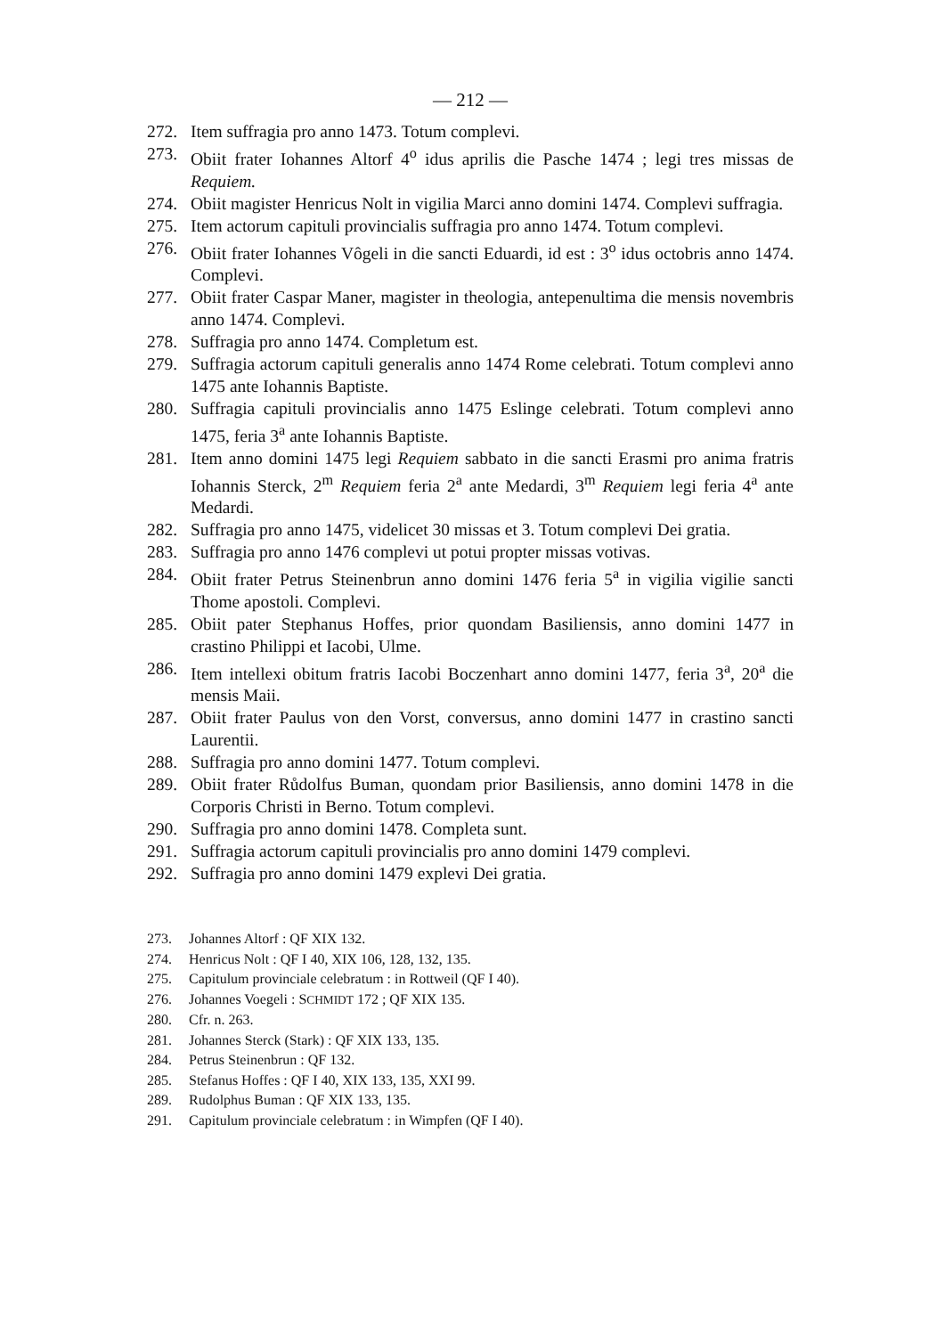— 212 —
272. Item suffragia pro anno 1473. Totum complevi.
273. Obiit frater Iohannes Altorf 4<sup>o</sup> idus aprilis die Pasche 1474 ; legi tres missas de Requiem.
274. Obiit magister Henricus Nolt in vigilia Marci anno domini 1474. Complevi suffragia.
275. Item actorum capituli provincialis suffragia pro anno 1474. Totum complevi.
276. Obiit frater Iohannes Vôgeli in die sancti Eduardi, id est : 3<sup>o</sup> idus octobris anno 1474. Complevi.
277. Obiit frater Caspar Maner, magister in theologia, antepenultima die mensis novembris anno 1474. Complevi.
278. Suffragia pro anno 1474. Completum est.
279. Suffragia actorum capituli generalis anno 1474 Rome celebrati. Totum complevi anno 1475 ante Iohannis Baptiste.
280. Suffragia capituli provincialis anno 1475 Eslinge celebrati. Totum complevi anno 1475, feria 3<sup>a</sup> ante Iohannis Baptiste.
281. Item anno domini 1475 legi Requiem sabbato in die sancti Erasmi pro anima fratris Iohannis Sterck, 2<sup>m</sup> Requiem feria 2<sup>a</sup> ante Medardi, 3<sup>m</sup> Requiem legi feria 4<sup>a</sup> ante Medardi.
282. Suffragia pro anno 1475, videlicet 30 missas et 3. Totum complevi Dei gratia.
283. Suffragia pro anno 1476 complevi ut potui propter missas votivas.
284. Obiit frater Petrus Steinenbrun anno domini 1476 feria 5<sup>a</sup> in vigilia vigilie sancti Thome apostoli. Complevi.
285. Obiit pater Stephanus Hoffes, prior quondam Basiliensis, anno domini 1477 in crastino Philippi et Iacobi, Ulme.
286. Item intellexi obitum fratris Iacobi Boczenhart anno domini 1477, feria 3<sup>a</sup>, 20<sup>a</sup> die mensis Maii.
287. Obiit frater Paulus von den Vorst, conversus, anno domini 1477 in crastino sancti Laurentii.
288. Suffragia pro anno domini 1477. Totum complevi.
289. Obiit frater Růdolfus Buman, quondam prior Basiliensis, anno domini 1478 in die Corporis Christi in Berno. Totum complevi.
290. Suffragia pro anno domini 1478. Completa sunt.
291. Suffragia actorum capituli provincialis pro anno domini 1479 complevi.
292. Suffragia pro anno domini 1479 explevi Dei gratia.
273. Johannes Altorf : QF XIX 132.
274. Henricus Nolt : QF I 40, XIX 106, 128, 132, 135.
275. Capitulum provinciale celebratum : in Rottweil (QF I 40).
276. Johannes Voegeli : SCHMIDT 172 ; QF XIX 135.
280. Cfr. n. 263.
281. Johannes Sterck (Stark) : QF XIX 133, 135.
284. Petrus Steinenbrun : QF 132.
285. Stefanus Hoffes : QF I 40, XIX 133, 135, XXI 99.
289. Rudolphus Buman : QF XIX 133, 135.
291. Capitulum provinciale celebratum : in Wimpfen (QF I 40).